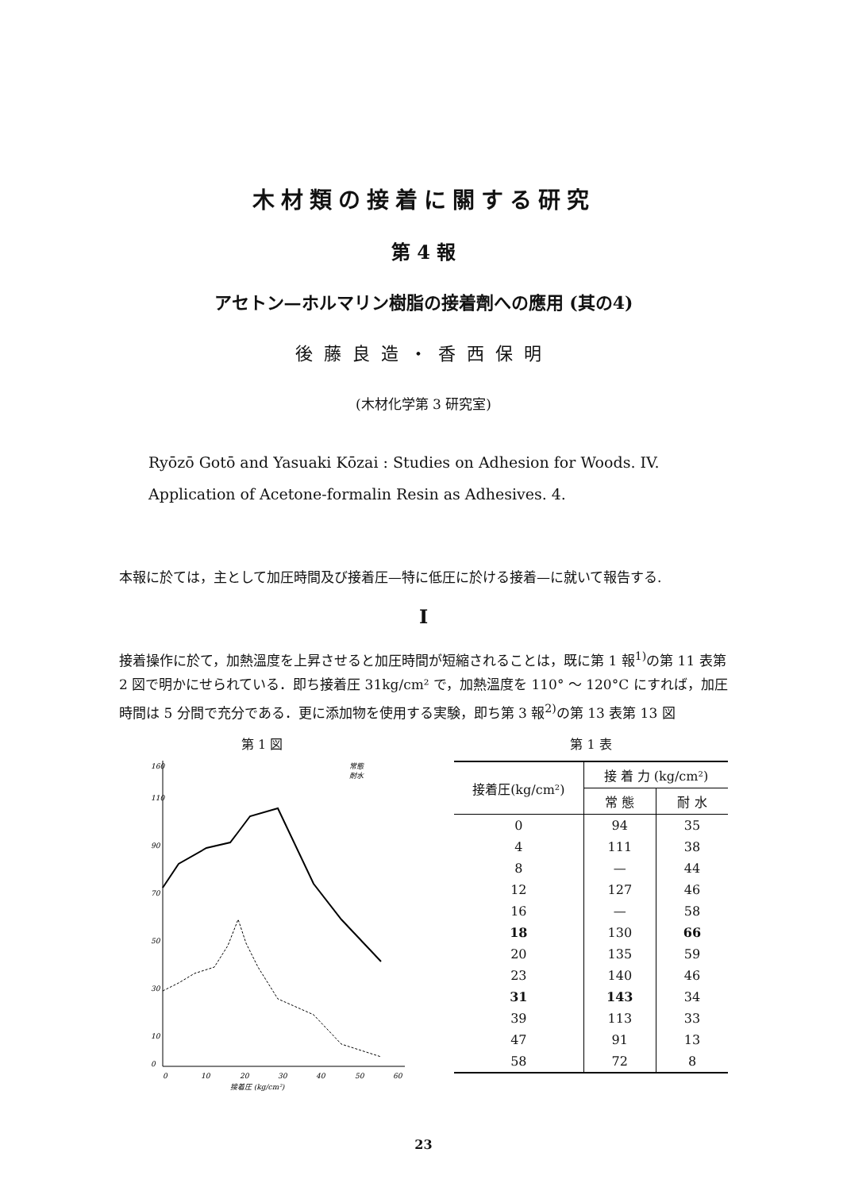木材類の接着に關する研究
第 4 報
アセトン—ホルマリン樹脂の接着劑への應用 (其の4)
後藤良造・香西保明
(木材化学第 3 研究室)
Ryōzō Gotō and Yasuaki Kōzai : Studies on Adhesion for Woods. IV.
Application of Acetone-formalin Resin as Adhesives. 4.
本報に於ては，主として加圧時間及び接着圧—特に低圧に於ける接着—に就いて報告する.
I
接着操作に於て，加熱溫度を上昇させると加圧時間が短縮されることは，既に第 1 報<sup>1)</sup>の第 11 表第 2 図で明かにせられている．即ち接着圧 31kg/cm² で，加熱溫度を 110° ～ 120°C にすれば，加圧時間は 5 分間で充分である．更に添加物を使用する実験，即ち第 3 報<sup>2)</sup>の第 13 表第 13 図
第 1 図
0
10
30
50
70
90
110
160
0
10
20
30
40
50
60
接着圧 (kg/cm²)
常態
耐水
第 1 表
| 接着圧(kg/cm²) | 接 着 力 (kg/cm²) | |
| --- | --- | --- |
| | 常 態 | 耐 水 |
| 0 | 94 | 35 |
| 4 | 111 | 38 |
| 8 | — | 44 |
| 12 | 127 | 46 |
| 16 | — | 58 |
| 18 | 130 | 66 |
| 20 | 135 | 59 |
| 23 | 140 | 46 |
| 31 | 143 | 34 |
| 39 | 113 | 33 |
| 47 | 91 | 13 |
| 58 | 72 | 8 |
23